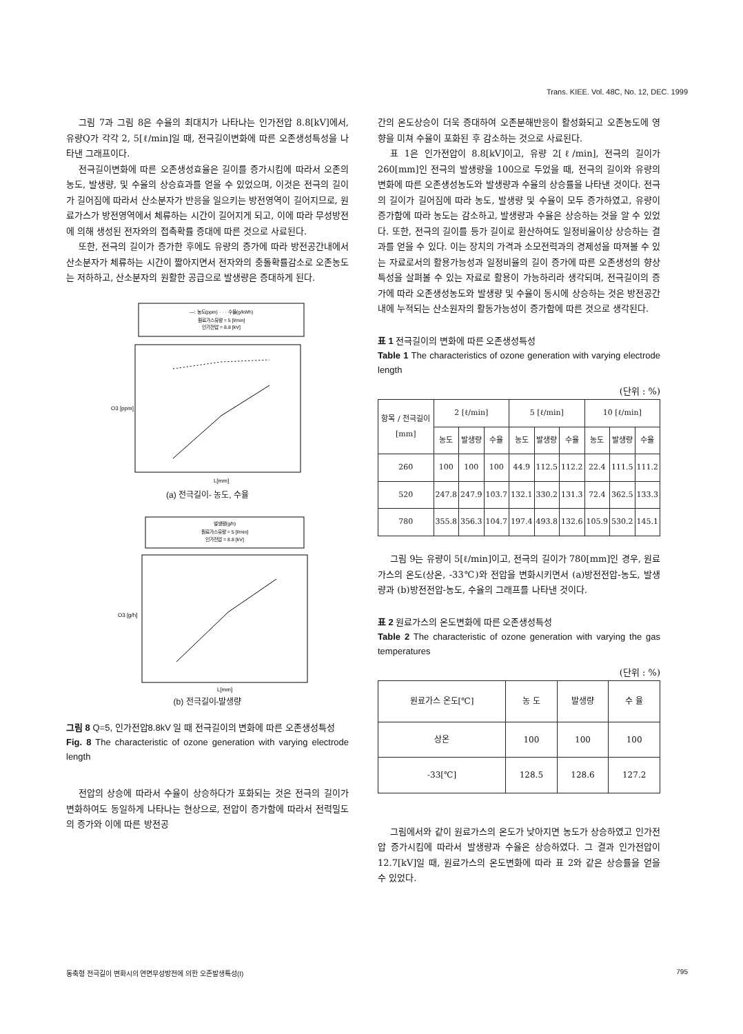Trans. KIEE. Vol. 48C, No. 12, DEC. 1999
그림 7과 그림 8은 수율의 최대치가 나타나는 인가전압 8.8[kV]에서, 유량Q가 각각 2, 5[ℓ/min]일 때, 전극길이변화에 따른 오존생성특성을 나타낸 그래프이다.
전극길이변화에 따른 오존생성효율은 길이를 증가시킴에 따라서 오존의 농도, 발생량, 및 수율의 상승효과를 얻을 수 있었으며, 이것은 전극의 길이가 길어짐에 따라서 산소분자가 반응을 일으키는 방전영역이 길어지므로, 원료가스가 방전영역에서 체류하는 시간이 길어지게 되고, 이에 따라 무성방전에 의해 생성된 전자와의 접촉확률 증대에 따른 것으로 사료된다.
또한, 전극의 길이가 증가한 후에도 유량의 증가에 따라 방전공간내에서 산소분자가 체류하는 시간이 짧아지면서 전자와의 충돌확률감소로 오존농도는 저하하고, 산소분자의 원활한 공급으로 발생량은 증대하게 된다.
—: 농도(ppm) · · · 수율(g/kWh)
원료가스유량 = 5 [l/min]
인가전압 = 8.8 [kV]
O3 [ppm]
L[mm]
(a) 전극길이- 농도, 수율
발생량(g/h)
원료가스유량 = 5 [l/min]
인가전압 = 8.8 [kV]
O3 [g/h]
L[mm]
(b) 전극길이-발생량
그림 8 Q=5, 인가전압8.8kV 일 때 전극길이의 변화에 따른 오존생성특성
Fig. 8 The characteristic of ozone generation with varying electrode length
전압의 상승에 따라서 수율이 상승하다가 포화되는 것은 전극의 길이가 변화하여도 동일하게 나타나는 현상으로, 전압이 증가함에 따라서 전력밀도의 증가와 이에 따른 방전공
간의 온도상승이 더욱 증대하여 오존분해반응이 활성화되고 오존농도에 영향을 미쳐 수율이 포화된 후 감소하는 것으로 사료된다.
표 1은 인가전압이 8.8[kV]이고, 유량 2[ℓ/min], 전극의 길이가 260[mm]인 전극의 발생량을 100으로 두었을 때, 전극의 길이와 유량의 변화에 따른 오존생성농도와 발생량과 수율의 상승률을 나타낸 것이다. 전극의 길이가 길어짐에 따라 농도, 발생량 및 수율이 모두 증가하였고, 유량이 증가함에 따라 농도는 감소하고, 발생량과 수율은 상승하는 것을 알 수 있었다. 또한, 전극의 길이를 등가 길이로 환산하여도 일정비율이상 상승하는 결과를 얻을 수 있다. 이는 장치의 가격과 소모전력과의 경제성을 따져볼 수 있는 자료로서의 활용가능성과 일정비율의 길이 증가에 따른 오존생성의 향상특성을 살펴볼 수 있는 자료로 활용이 가능하리라 생각되며, 전극길이의 증가에 따라 오존생성농도와 발생량 및 수율이 동시에 상승하는 것은 방전공간내에 누적되는 산소원자의 활동가능성이 증가함에 따른 것으로 생각된다.
표 1 전극길이의 변화에 따른 오존생성특성
Table 1 The characteristics of ozone generation with varying electrode length
(단위 : %)
| 항목 / 전극길이[mm] | 2 [ℓ/min] | | | 5 [ℓ/min] | | | 10 [ℓ/min] | | |
| --- | --- | --- | --- | --- | --- | --- | --- | --- | --- |
| | 농도 | 발생량 | 수율 | 농도 | 발생량 | 수율 | 농도 | 발생량 | 수율 |
| 260 | 100 | 100 | 100 | 44.9 | 112.5 | 112.2 | 22.4 | 111.5 | 111.2 |
| 520 | 247.8 | 247.9 | 103.7 | 132.1 | 330.2 | 131.3 | 72.4 | 362.5 | 133.3 |
| 780 | 355.8 | 356.3 | 104.7 | 197.4 | 493.8 | 132.6 | 105.9 | 530.2 | 145.1 |
그림 9는 유량이 5[ℓ/min]이고, 전극의 길이가 780[mm]인 경우, 원료가스의 온도(상온, -33℃)와 전압을 변화시키면서 (a)방전전압-농도, 발생량과 (b)방전전압-농도, 수율의 그래프를 나타낸 것이다.
표 2 원료가스의 온도변화에 따른 오존생성특성
Table 2 The characteristic of ozone generation with varying the gas temperatures
(단위 : %)
| 원료가스 온도[℃] | 농 도 | 발생량 | 수 율 |
| --- | --- | --- | --- |
| 상온 | 100 | 100 | 100 |
| -33[℃] | 128.5 | 128.6 | 127.2 |
그림에서와 같이 원료가스의 온도가 낮아지면 농도가 상승하였고 인가전압 증가시킴에 따라서 발생량과 수율은 상승하였다. 그 결과 인가전압이 12.7[kV]일 때, 원료가스의 온도변화에 따라 표 2와 같은 상승률을 얻을 수 있었다.
동축형 전극길이 변화시의 연면무성방전에 의한 오존발생특성(I) 795